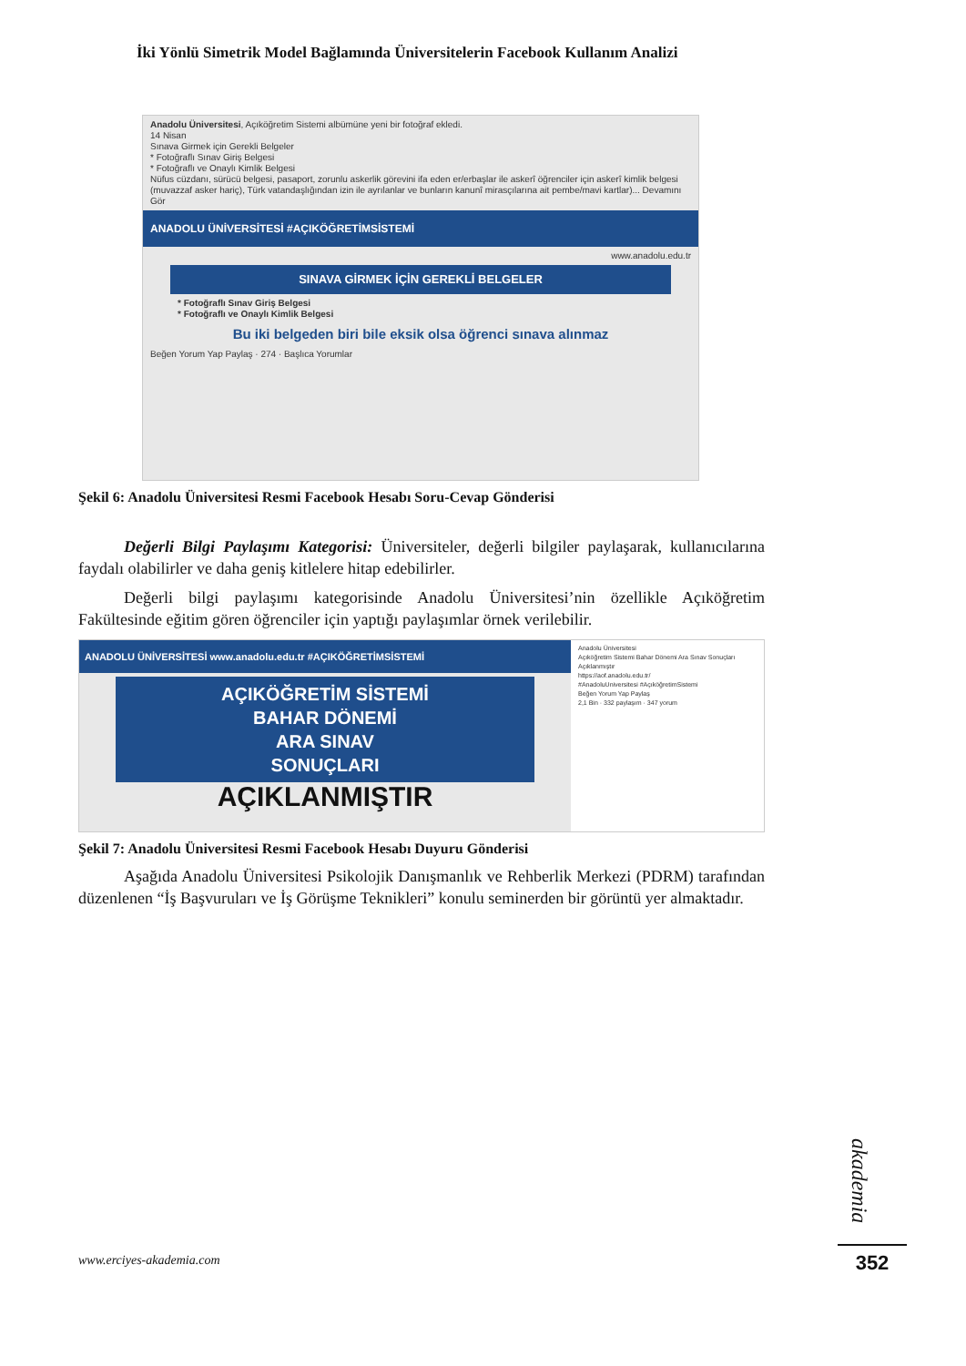İki Yönlü Simetrik Model Bağlamında Üniversitelerin Facebook Kullanım Analizi
Anadolu Üniversitesi, Açıköğretim Sistemi albümüne yeni bir fotoğraf ekledi.
14 Nisan
Sınava Girmek için Gerekli Belgeler
* Fotoğraflı Sınav Giriş Belgesi
* Fotoğraflı ve Onaylı Kimlik Belgesi
Nüfus cüzdanı, sürücü belgesi, pasaport, zorunlu askerlik görevini ifa eden er/erbaşlar ile askerî öğrenciler için askerî kimlik belgesi (muvazzaf asker hariç), Türk vatandaşlığından izin ile ayrılanlar ve bunların kanunî mirasçılarına ait pembe/mavi kartlar)... Devamını Gör
ANADOLU ÜNİVERSİTESİ #AÇIKÖĞRETİMSİSTEMİ
www.anadolu.edu.tr
SINAVA GİRMEK İÇİN GEREKLİ BELGELER
* Fotoğraflı Sınav Giriş Belgesi
* Fotoğraflı ve Onaylı Kimlik Belgesi
Bu iki belgeden biri bile eksik olsa öğrenci sınava alınmaz
Beğen Yorum Yap Paylaş · 274 · Başlıca Yorumlar
Şekil 6: Anadolu Üniversitesi Resmi Facebook Hesabı Soru-Cevap Gönderisi
Değerli Bilgi Paylaşımı Kategorisi: Üniversiteler, değerli bilgiler paylaşarak, kullanıcılarına faydalı olabilirler ve daha geniş kitlelere hitap edebilirler.
Değerli bilgi paylaşımı kategorisinde Anadolu Üniversitesi’nin özellikle Açıköğretim Fakültesinde eğitim gören öğrenciler için yaptığı paylaşımlar örnek verilebilir.
ANADOLU ÜNİVERSİTESİ www.anadolu.edu.tr #AÇIKÖĞRETİMSİSTEMİ
AÇIKÖĞRETİM SİSTEMİ
BAHAR DÖNEMİ
ARA SINAV
SONUÇLARI
AÇIKLANMIŞTIR
Anadolu Üniversitesi
Açıköğretim Sistemi Bahar Dönemi Ara Sınav Sonuçları Açıklanmıştır
https://aof.anadolu.edu.tr/
#AnadoluUniversitesi #AçıköğretimSistemi
Beğen Yorum Yap Paylaş
2,1 Bin · 332 paylaşım · 347 yorum
Şekil 7: Anadolu Üniversitesi Resmi Facebook Hesabı Duyuru Gönderisi
Aşağıda Anadolu Üniversitesi Psikolojik Danışmanlık ve Rehberlik Merkezi (PDRM) tarafından düzenlenen “İş Başvuruları ve İş Görüşme Teknikleri” konulu seminerden bir görüntü yer almaktadır.
akademia
www.erciyes-akademia.com 352